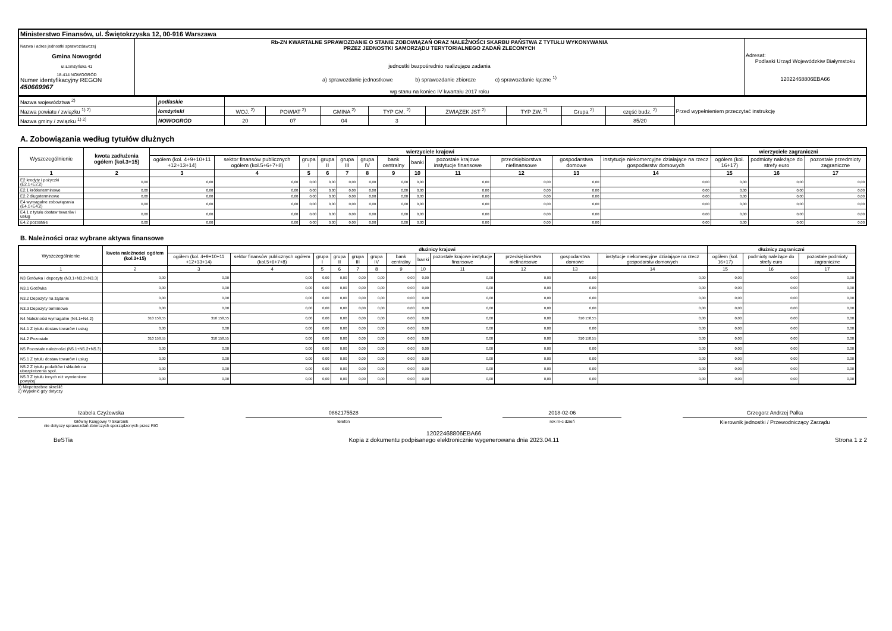| Ministerstwo Finansów, ul. Świętokrzyska 12, 00-916 Warszawa | | |
| Nazwa i adres jednostki sprawozdawczej Gmina Nowogród ul.Łomżyńska 41 18-414 NOWOGRÓD Numer identyfikacyjny REGON 450669967 | Rb-ZN KWARTALNE SPRAWOZDANIE O STANIE ZOBOWIĄZAŃ ORAZ NALEŻNOŚCI SKARBU PAŃSTWA Z TYTUŁU WYKONYWANIA PRZEZ JEDNOSTKI SAMORZĄDU TERYTORIALNEGO ZADAŃ ZLECONYCH jednostki bezpośrednio realizujące zadania a) sprawozdanie jednostkowe b) sprawozdanie zbiorcze c) sprawozdanie łączne <sup>1)</sup> wg stanu na koniec IV kwartału 2017 roku | Adresat: Podlaski Urząd Wojewódzkiw Białymstoku 12022468806EBA66 |
| Nazwa województwa <sup>2)</sup> | podlaskie | | | | | | | | | Przed wypełnieniem przeczytać instrukcję |
| Nazwa powiatu / związku <sup>1) 2)</sup> | łomżyński | WOJ. <sup>2)</sup> | POWIAT <sup>2)</sup> | GMINA <sup>2)</sup> | TYP GM. <sup>2)</sup> | ZWIĄZEK JST <sup>2)</sup> | TYP ZW. <sup>2)</sup> | Grupa <sup>2)</sup> | część budz. <sup>2)</sup> | |
| Nazwa gminy / związku <sup>1) 2)</sup> | NOWOGRÓD | 20 | 07 | 04 | 3 | | | | 85/20 | |
A. Zobowiązania według tytułów dłużnych
| Wyszczególnienie | kwota zadłużenia ogółem (kol.3+15) | wierzyciele krajowi | | | | | | | | | | | | wierzyciele zagraniczni | | |
| --- | --- | --- | --- | --- | --- | --- | --- | --- | --- | --- | --- | --- | --- | --- | --- | --- |
| | | ogółem (kol. 4+9+10+11 +12+13+14) | sektor finansów publicznych ogółem (kol.5+6+7+8) | grupa I | grupa II | grupa III | grupa IV | bank centralny | banki | pozostałe krajowe instytucje finansowe | przedsiębiorstwa niefinansowe | gospodarstwa domowe | instytucje niekomercyjne działające na rzecz gospodarstw domowych | ogółem (kol. 16+17) | podmioty należące do strefy euro | pozostałe przedmioty zagraniczne |
| 1 | 2 | 3 | 4 | 5 | 6 | 7 | 8 | 9 | 10 | 11 | 12 | 13 | 14 | 15 | 16 | 17 |
| E2 kredyty i pożyczki (E2.1+E2.2) | 0,00 | 0,00 | 0,00 | 0,00 | 0,00 | 0,00 | 0,00 | 0,00 | 0,00 | 0,00 | 0,00 | 0,00 | 0,00 | 0,00 | 0,00 | 0,00 |
| E2.1 krótkoterminowe | 0,00 | 0,00 | 0,00 | 0,00 | 0,00 | 0,00 | 0,00 | 0,00 | 0,00 | 0,00 | 0,00 | 0,00 | 0,00 | 0,00 | 0,00 | 0,00 |
| E2.2 długoterminowe | 0,00 | 0,00 | 0,00 | 0,00 | 0,00 | 0,00 | 0,00 | 0,00 | 0,00 | 0,00 | 0,00 | 0,00 | 0,00 | 0,00 | 0,00 | 0,00 |
| E4 wymagalne zobowiązania (E4.1+E4.2) | 0,00 | 0,00 | 0,00 | 0,00 | 0,00 | 0,00 | 0,00 | 0,00 | 0,00 | 0,00 | 0,00 | 0,00 | 0,00 | 0,00 | 0,00 | 0,00 |
| E4.1 z tytułu dostaw towarów i usług | 0,00 | 0,00 | 0,00 | 0,00 | 0,00 | 0,00 | 0,00 | 0,00 | 0,00 | 0,00 | 0,00 | 0,00 | 0,00 | 0,00 | 0,00 | 0,00 |
| E4.2 pozostałe | 0,00 | 0,00 | 0,00 | 0,00 | 0,00 | 0,00 | 0,00 | 0,00 | 0,00 | 0,00 | 0,00 | 0,00 | 0,00 | 0,00 | 0,00 | 0,00 |
B. Należności oraz wybrane aktywa finansowe
| Wyszczególnienie | kwota należności ogółem (kol.3+15) | dłużnicy krajowi | | | | | | | | | | | | dłużnicy zagraniczni | | |
| --- | --- | --- | --- | --- | --- | --- | --- | --- | --- | --- | --- | --- | --- | --- | --- | --- |
| | | ogółem (kol. 4+9+10+11 +12+13+14) | sektor finansów publicznych ogółem (kol.5+6+7+8) | grupa I | grupa II | grupa III | grupa IV | bank centralny | banki | pozostałe krajowe instytucje finansowe | przedsiębiorstwa niefinansowe | gospodarstwa domowe | instytucje niekomercyjne działające na rzecz gospodarstw domowych | ogółem (kol. 16+17) | podmioty należące do strefy euro | pozostałe podmioty zagraniczne |
| 1 | 2 | 3 | 4 | 5 | 6 | 7 | 8 | 9 | 10 | 11 | 12 | 13 | 14 | 15 | 16 | 17 |
| N3 Gotówka i depozyty (N3.1+N3.2+N3.3) | 0,00 | 0,00 | 0,00 | 0,00 | 0,00 | 0,00 | 0,00 | 0,00 | 0,00 | 0,00 | 0,00 | 0,00 | 0,00 | 0,00 | 0,00 | 0,00 |
| N3.1 Gotówka | 0,00 | 0,00 | 0,00 | 0,00 | 0,00 | 0,00 | 0,00 | 0,00 | 0,00 | 0,00 | 0,00 | 0,00 | 0,00 | 0,00 | 0,00 | 0,00 |
| N3.2 Depozyty na żądanie | 0,00 | 0,00 | 0,00 | 0,00 | 0,00 | 0,00 | 0,00 | 0,00 | 0,00 | 0,00 | 0,00 | 0,00 | 0,00 | 0,00 | 0,00 | 0,00 |
| N3.3 Depozyty terminowe | 0,00 | 0,00 | 0,00 | 0,00 | 0,00 | 0,00 | 0,00 | 0,00 | 0,00 | 0,00 | 0,00 | 0,00 | 0,00 | 0,00 | 0,00 | 0,00 |
| N4 Należności wymagalne (N4.1+N4.2) | 310 158,55 | 310 158,55 | 0,00 | 0,00 | 0,00 | 0,00 | 0,00 | 0,00 | 0,00 | 0,00 | 0,00 | 310 158,55 | 0,00 | 0,00 | 0,00 | 0,00 |
| N4.1 Z tytułu dostaw towarów i usług | 0,00 | 0,00 | 0,00 | 0,00 | 0,00 | 0,00 | 0,00 | 0,00 | 0,00 | 0,00 | 0,00 | 0,00 | 0,00 | 0,00 | 0,00 | 0,00 |
| N4.2 Pozostałe | 310 158,55 | 310 158,55 | 0,00 | 0,00 | 0,00 | 0,00 | 0,00 | 0,00 | 0,00 | 0,00 | 0,00 | 310 158,55 | 0,00 | 0,00 | 0,00 | 0,00 |
| N5 Pozostałe należności (N5.1+N5.2+N5.3) | 0,00 | 0,00 | 0,00 | 0,00 | 0,00 | 0,00 | 0,00 | 0,00 | 0,00 | 0,00 | 0,00 | 0,00 | 0,00 | 0,00 | 0,00 | 0,00 |
| N5.1 Z tytułu dostaw towarów i usług | 0,00 | 0,00 | 0,00 | 0,00 | 0,00 | 0,00 | 0,00 | 0,00 | 0,00 | 0,00 | 0,00 | 0,00 | 0,00 | 0,00 | 0,00 | 0,00 |
| N5.2 Z tytułu podatków i składek na ubezpieczenia społ. | 0,00 | 0,00 | 0,00 | 0,00 | 0,00 | 0,00 | 0,00 | 0,00 | 0,00 | 0,00 | 0,00 | 0,00 | 0,00 | 0,00 | 0,00 | 0,00 |
| N5.3 Z tytułu innych niż wymienione powyżej | 0,00 | 0,00 | 0,00 | 0,00 | 0,00 | 0,00 | 0,00 | 0,00 | 0,00 | 0,00 | 0,00 | 0,00 | 0,00 | 0,00 | 0,00 | 0,00 |
1) Niepotrzebne skreślić
2) Wypełnić gdy dotyczy
Izabela Czyżewska
Główny Księgowy */ Skarbnik
nie dotyczy sprawozdań zbiorczych sporządzonych przez RIO
0862175528
telefon
2018-02-06
rok m-c dzień
Grzegorz Andrzej Palka
Kierownik jednostki / Przewodniczący Zarządu
BeSTia
12022468806EBA66
Kopia z dokumentu podpisanego elektronicznie wygenerowana dnia 2023.04.11
Strona 1 z 2